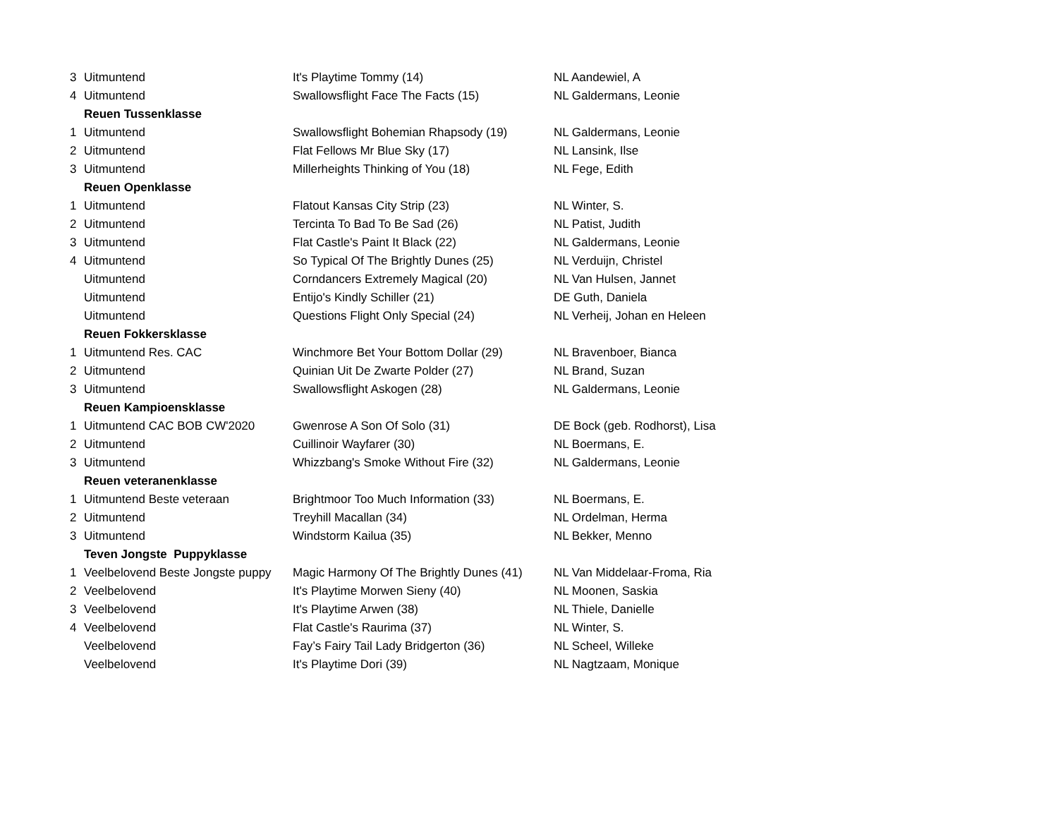| 3 | Uitmuntend | It's Playtime Tommy (14) | NL Aandewiel, A |
| 4 | Uitmuntend | Swallowsflight Face The Facts (15) | NL Galdermans, Leonie |
| | Reuen Tussenklasse | | |
| 1 | Uitmuntend | Swallowsflight Bohemian Rhapsody (19) | NL Galdermans, Leonie |
| 2 | Uitmuntend | Flat Fellows Mr Blue Sky (17) | NL Lansink, Ilse |
| 3 | Uitmuntend | Millerheights Thinking of You (18) | NL Fege, Edith |
| | Reuen Openklasse | | |
| 1 | Uitmuntend | Flatout Kansas City Strip (23) | NL Winter, S. |
| 2 | Uitmuntend | Tercinta To Bad To Be Sad (26) | NL Patist, Judith |
| 3 | Uitmuntend | Flat Castle's Paint It Black (22) | NL Galdermans, Leonie |
| 4 | Uitmuntend | So Typical Of The Brightly Dunes (25) | NL Verduijn, Christel |
| | Uitmuntend | Corndancers Extremely Magical (20) | NL Van Hulsen, Jannet |
| | Uitmuntend | Entijo's Kindly Schiller (21) | DE Guth, Daniela |
| | Uitmuntend | Questions Flight Only Special (24) | NL Verheij, Johan en Heleen |
| | Reuen Fokkersklasse | | |
| 1 | Uitmuntend Res. CAC | Winchmore Bet Your Bottom Dollar (29) | NL Bravenboer, Bianca |
| 2 | Uitmuntend | Quinian Uit De Zwarte Polder (27) | NL Brand, Suzan |
| 3 | Uitmuntend | Swallowsflight Askogen (28) | NL Galdermans, Leonie |
| | Reuen Kampioensklasse | | |
| 1 | Uitmuntend CAC BOB CW'2020 | Gwenrose A Son Of Solo (31) | DE Bock (geb. Rodhorst), Lisa |
| 2 | Uitmuntend | Cuillinoir Wayfarer (30) | NL Boermans, E. |
| 3 | Uitmuntend | Whizzbang's Smoke Without Fire (32) | NL Galdermans, Leonie |
| | Reuen veteranenklasse | | |
| 1 | Uitmuntend Beste veteraan | Brightmoor Too Much Information (33) | NL Boermans, E. |
| 2 | Uitmuntend | Treyhill Macallan (34) | NL Ordelman, Herma |
| 3 | Uitmuntend | Windstorm Kailua (35) | NL Bekker, Menno |
| | Teven Jongste Puppyklasse | | |
| 1 | Veelbelovend Beste Jongste puppy | Magic Harmony Of The Brightly Dunes (41) | NL Van Middelaar-Froma, Ria |
| 2 | Veelbelovend | It's Playtime Morwen Sieny (40) | NL Moonen, Saskia |
| 3 | Veelbelovend | It's Playtime Arwen (38) | NL Thiele, Danielle |
| 4 | Veelbelovend | Flat Castle's Raurima (37) | NL Winter, S. |
| | Veelbelovend | Fay’s Fairy Tail Lady Bridgerton (36) | NL Scheel, Willeke |
| | Veelbelovend | It's Playtime Dori (39) | NL Nagtzaam, Monique |